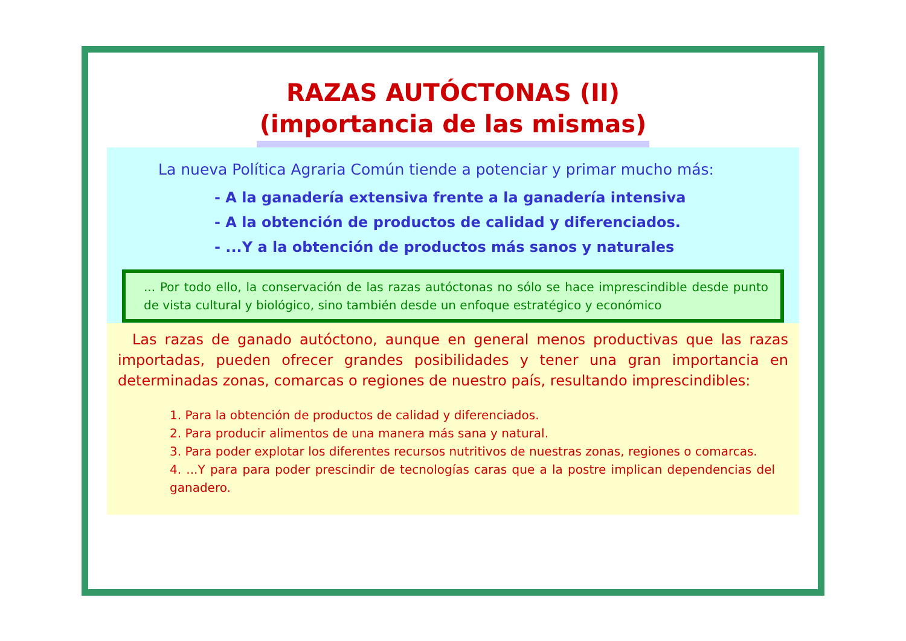RAZAS AUTÓCTONAS (II)
(importancia de las mismas)
La nueva Política Agraria Común tiende a potenciar y primar mucho más:
- A la ganadería extensiva frente a la ganadería intensiva
- A la obtención de productos de calidad y diferenciados.
- ...Y a la obtención de productos más sanos y naturales
... Por todo ello, la conservación de las razas autóctonas no sólo se hace imprescindible desde punto de vista cultural y biológico, sino también desde un enfoque estratégico y económico
Las razas de ganado autóctono, aunque en general menos productivas que las razas importadas, pueden ofrecer grandes posibilidades y tener una gran importancia en determinadas zonas, comarcas o regiones de nuestro país, resultando imprescindibles:
1. Para la obtención de productos de calidad y diferenciados.
2. Para producir alimentos de una manera más sana y natural.
3. Para poder explotar los diferentes recursos nutritivos de nuestras zonas, regiones o comarcas.
4. ...Y para para poder prescindir de tecnologías caras que a la postre implican dependencias del ganadero.